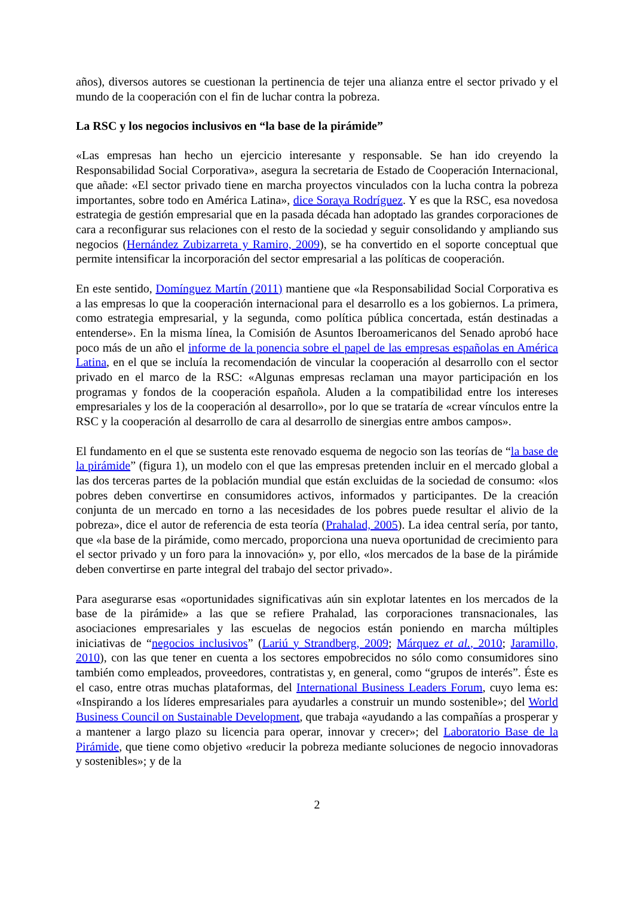años), diversos autores se cuestionan la pertinencia de tejer una alianza entre el sector privado y el mundo de la cooperación con el fin de luchar contra la pobreza.
La RSC y los negocios inclusivos en “la base de la pirámide”
«Las empresas han hecho un ejercicio interesante y responsable. Se han ido creyendo la Responsabilidad Social Corporativa», asegura la secretaria de Estado de Cooperación Internacional, que añade: «El sector privado tiene en marcha proyectos vinculados con la lucha contra la pobreza importantes, sobre todo en América Latina», dice Soraya Rodríguez. Y es que la RSC, esa novedosa estrategia de gestión empresarial que en la pasada década han adoptado las grandes corporaciones de cara a reconfigurar sus relaciones con el resto de la sociedad y seguir consolidando y ampliando sus negocios (Hernández Zubizarreta y Ramiro, 2009), se ha convertido en el soporte conceptual que permite intensificar la incorporación del sector empresarial a las políticas de cooperación.
En este sentido, Domínguez Martín (2011) mantiene que «la Responsabilidad Social Corporativa es a las empresas lo que la cooperación internacional para el desarrollo es a los gobiernos. La primera, como estrategia empresarial, y la segunda, como política pública concertada, están destinadas a entenderse». En la misma línea, la Comisión de Asuntos Iberoamericanos del Senado aprobó hace poco más de un año el informe de la ponencia sobre el papel de las empresas españolas en América Latina, en el que se incluía la recomendación de vincular la cooperación al desarrollo con el sector privado en el marco de la RSC: «Algunas empresas reclaman una mayor participación en los programas y fondos de la cooperación española. Aluden a la compatibilidad entre los intereses empresariales y los de la cooperación al desarrollo», por lo que se trataría de «crear vínculos entre la RSC y la cooperación al desarrollo de cara al desarrollo de sinergias entre ambos campos».
El fundamento en el que se sustenta este renovado esquema de negocio son las teorías de “la base de la pirámide” (figura 1), un modelo con el que las empresas pretenden incluir en el mercado global a las dos terceras partes de la población mundial que están excluidas de la sociedad de consumo: «los pobres deben convertirse en consumidores activos, informados y participantes. De la creación conjunta de un mercado en torno a las necesidades de los pobres puede resultar el alivio de la pobreza», dice el autor de referencia de esta teoría (Prahalad, 2005). La idea central sería, por tanto, que «la base de la pirámide, como mercado, proporciona una nueva oportunidad de crecimiento para el sector privado y un foro para la innovación» y, por ello, «los mercados de la base de la pirámide deben convertirse en parte integral del trabajo del sector privado».
Para asegurarse esas «oportunidades significativas aún sin explotar latentes en los mercados de la base de la pirámide» a las que se refiere Prahalad, las corporaciones transnacionales, las asociaciones empresariales y las escuelas de negocios están poniendo en marcha múltiples iniciativas de “negocios inclusivos” (Lariú y Strandberg, 2009; Márquez et al., 2010; Jaramillo, 2010), con las que tener en cuenta a los sectores empobrecidos no sólo como consumidores sino también como empleados, proveedores, contratistas y, en general, como “grupos de interés”. Éste es el caso, entre otras muchas plataformas, del International Business Leaders Forum, cuyo lema es: «Inspirando a los líderes empresariales para ayudarles a construir un mundo sostenible»; del World Business Council on Sustainable Development, que trabaja «ayudando a las compañías a prosperar y a mantener a largo plazo su licencia para operar, innovar y crecer»; del Laboratorio Base de la Pirámide, que tiene como objetivo «reducir la pobreza mediante soluciones de negocio innovadoras y sostenibles»; y de la
2